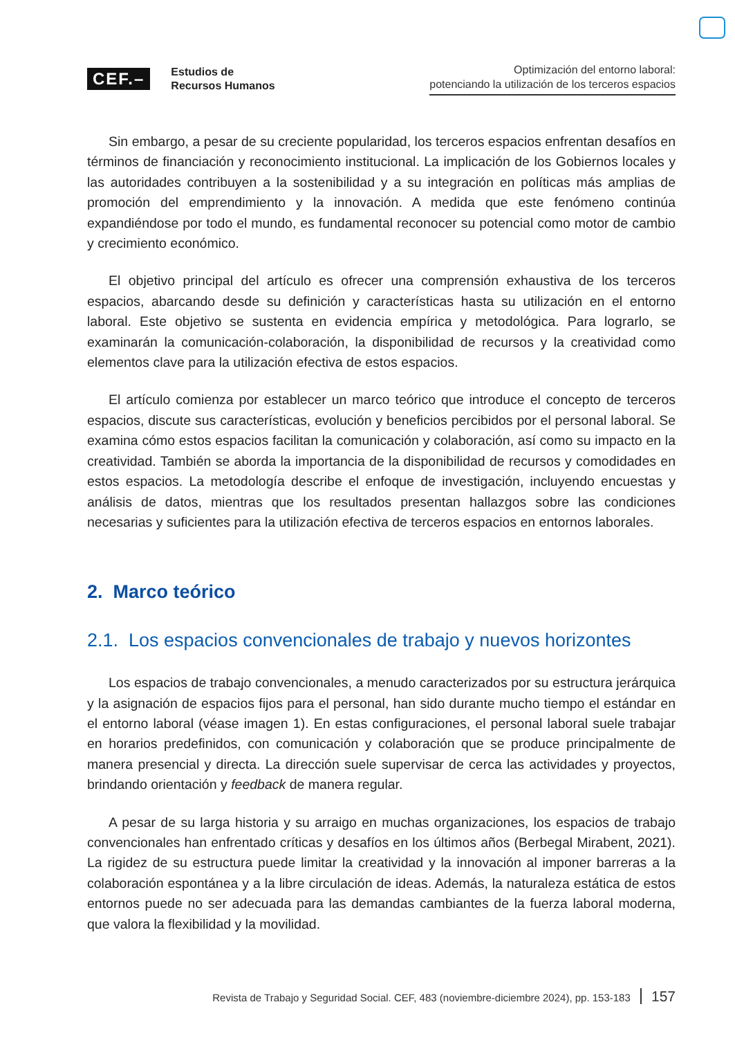CEF.– Estudios de
Recursos Humanos
Optimización del entorno laboral:
potenciando la utilización de los terceros espacios
Sin embargo, a pesar de su creciente popularidad, los terceros espacios enfrentan desafíos en términos de financiación y reconocimiento institucional. La implicación de los Gobiernos locales y las autoridades contribuyen a la sostenibilidad y a su integración en políticas más amplias de promoción del emprendimiento y la innovación. A medida que este fenómeno continúa expandiéndose por todo el mundo, es fundamental reconocer su potencial como motor de cambio y crecimiento económico.
El objetivo principal del artículo es ofrecer una comprensión exhaustiva de los terceros espacios, abarcando desde su definición y características hasta su utilización en el entorno laboral. Este objetivo se sustenta en evidencia empírica y metodológica. Para lograrlo, se examinarán la comunicación-colaboración, la disponibilidad de recursos y la creatividad como elementos clave para la utilización efectiva de estos espacios.
El artículo comienza por establecer un marco teórico que introduce el concepto de terceros espacios, discute sus características, evolución y beneficios percibidos por el personal laboral. Se examina cómo estos espacios facilitan la comunicación y colaboración, así como su impacto en la creatividad. También se aborda la importancia de la disponibilidad de recursos y comodidades en estos espacios. La metodología describe el enfoque de investigación, incluyendo encuestas y análisis de datos, mientras que los resultados presentan hallazgos sobre las condiciones necesarias y suficientes para la utilización efectiva de terceros espacios en entornos laborales.
2. Marco teórico
2.1. Los espacios convencionales de trabajo y nuevos horizontes
Los espacios de trabajo convencionales, a menudo caracterizados por su estructura jerárquica y la asignación de espacios fijos para el personal, han sido durante mucho tiempo el estándar en el entorno laboral (véase imagen 1). En estas configuraciones, el personal laboral suele trabajar en horarios predefinidos, con comunicación y colaboración que se produce principalmente de manera presencial y directa. La dirección suele supervisar de cerca las actividades y proyectos, brindando orientación y feedback de manera regular.
A pesar de su larga historia y su arraigo en muchas organizaciones, los espacios de trabajo convencionales han enfrentado críticas y desafíos en los últimos años (Berbegal Mirabent, 2021). La rigidez de su estructura puede limitar la creatividad y la innovación al imponer barreras a la colaboración espontánea y a la libre circulación de ideas. Además, la naturaleza estática de estos entornos puede no ser adecuada para las demandas cambiantes de la fuerza laboral moderna, que valora la flexibilidad y la movilidad.
Revista de Trabajo y Seguridad Social. CEF, 483 (noviembre-diciembre 2024), pp. 153-183 157